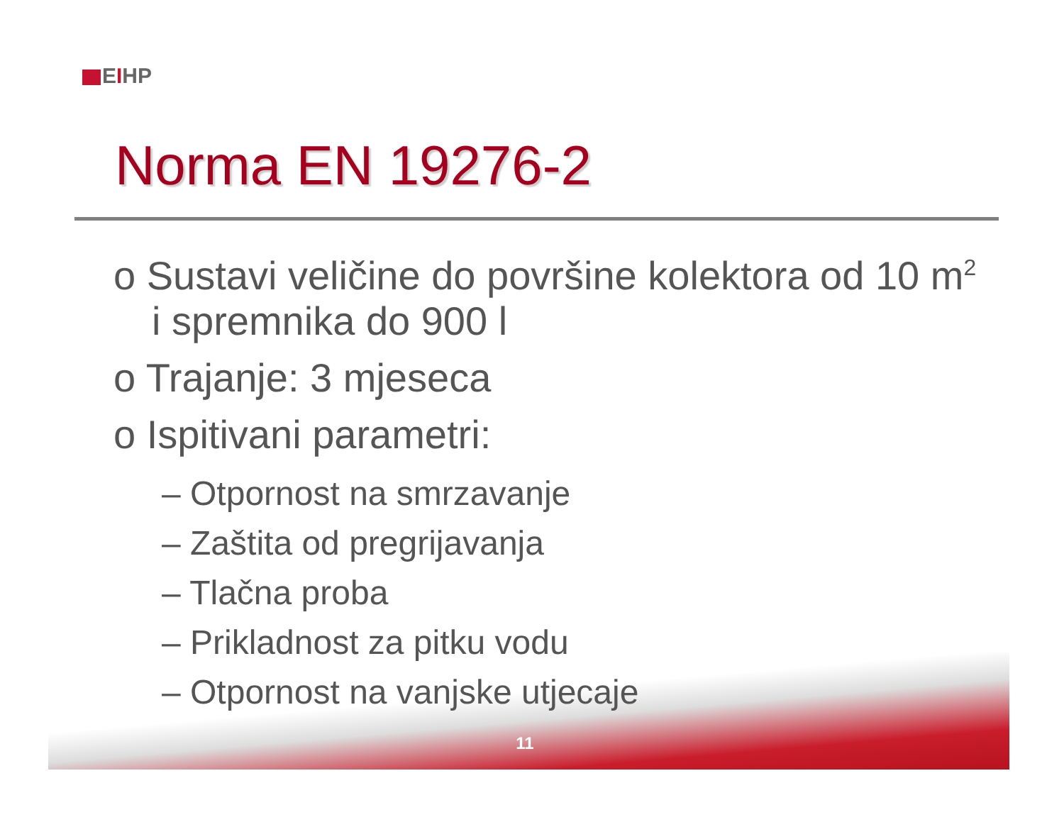EIHP
Norma EN 19276-2
o Sustavi veličine do površine kolektora od 10 m<sup>2</sup> i spremnika do 900 l
o Trajanje: 3 mjeseca
o Ispitivani parametri:
– Otpornost na smrzavanje
– Zaštita od pregrijavanja
– Tlačna proba
– Prikladnost za pitku vodu
– Otpornost na vanjske utjecaje
11